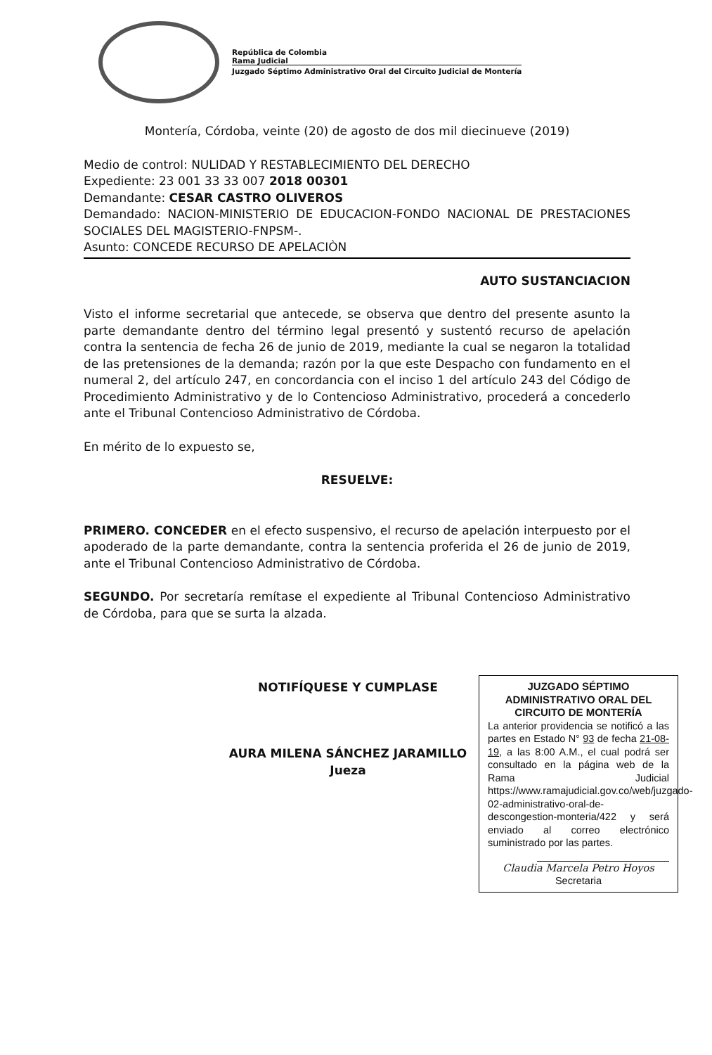República de Colombia
Rama Judicial
Juzgado Séptimo Administrativo Oral del Circuito Judicial de Montería
Montería, Córdoba, veinte (20) de agosto de dos mil diecinueve (2019)
Medio de control: NULIDAD Y RESTABLECIMIENTO DEL DERECHO
Expediente: 23 001 33 33 007 2018 00301
Demandante: CESAR CASTRO OLIVEROS
Demandado: NACION-MINISTERIO DE EDUCACION-FONDO NACIONAL DE PRESTACIONES SOCIALES DEL MAGISTERIO-FNPSM-.
Asunto: CONCEDE RECURSO DE APELACIÒN
AUTO SUSTANCIACION
Visto el informe secretarial que antecede, se observa que dentro del presente asunto la parte demandante dentro del término legal presentó y sustentó recurso de apelación contra la sentencia de fecha 26 de junio de 2019, mediante la cual se negaron la totalidad de las pretensiones de la demanda; razón por la que este Despacho con fundamento en el numeral 2, del artículo 247, en concordancia con el inciso 1 del artículo 243 del Código de Procedimiento Administrativo y de lo Contencioso Administrativo, procederá a concederlo ante el Tribunal Contencioso Administrativo de Córdoba.
En mérito de lo expuesto se,
RESUELVE:
PRIMERO. CONCEDER en el efecto suspensivo, el recurso de apelación interpuesto por el apoderado de la parte demandante, contra la sentencia proferida el 26 de junio de 2019, ante el Tribunal Contencioso Administrativo de Córdoba.
SEGUNDO. Por secretaría remítase el expediente al Tribunal Contencioso Administrativo de Córdoba, para que se surta la alzada.
NOTIFÍQUESE Y CUMPLASE
AURA MILENA SÁNCHEZ JARAMILLO
Jueza
JUZGADO SÉPTIMO ADMINISTRATIVO ORAL DEL CIRCUITO DE MONTERÍA
La anterior providencia se notificó a las partes en Estado N° 93 de fecha 21-08-19, a las 8:00 A.M., el cual podrá ser consultado en la página web de la Rama Judicial https://www.ramajudicial.gov.co/web/juzgado-02-administrativo-oral-de-descongestion-monteria/422 y será enviado al correo electrónico suministrado por las partes.
Claudia Marcela Petro Hoyos
Secretaria